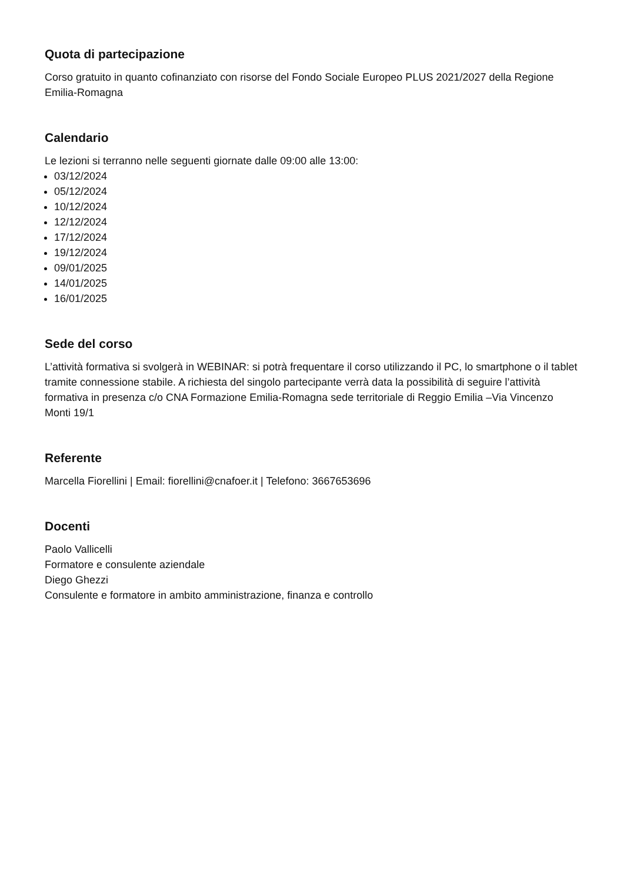Quota di partecipazione
Corso gratuito in quanto cofinanziato con risorse del Fondo Sociale Europeo PLUS 2021/2027 della Regione Emilia-Romagna
Calendario
Le lezioni si terranno nelle seguenti giornate dalle 09:00 alle 13:00:
03/12/2024
05/12/2024
10/12/2024
12/12/2024
17/12/2024
19/12/2024
09/01/2025
14/01/2025
16/01/2025
Sede del corso
L’attività formativa si svolgerà in WEBINAR: si potrà frequentare il corso utilizzando il PC, lo smartphone o il tablet tramite connessione stabile. A richiesta del singolo partecipante verrà data la possibilità di seguire l’attività formativa in presenza c/o CNA Formazione Emilia-Romagna sede territoriale di Reggio Emilia –Via Vincenzo Monti 19/1
Referente
Marcella Fiorellini | Email: fiorellini@cnafoer.it | Telefono: 3667653696
Docenti
Paolo Vallicelli
Formatore e consulente aziendale
Diego Ghezzi
Consulente e formatore in ambito amministrazione, finanza e controllo